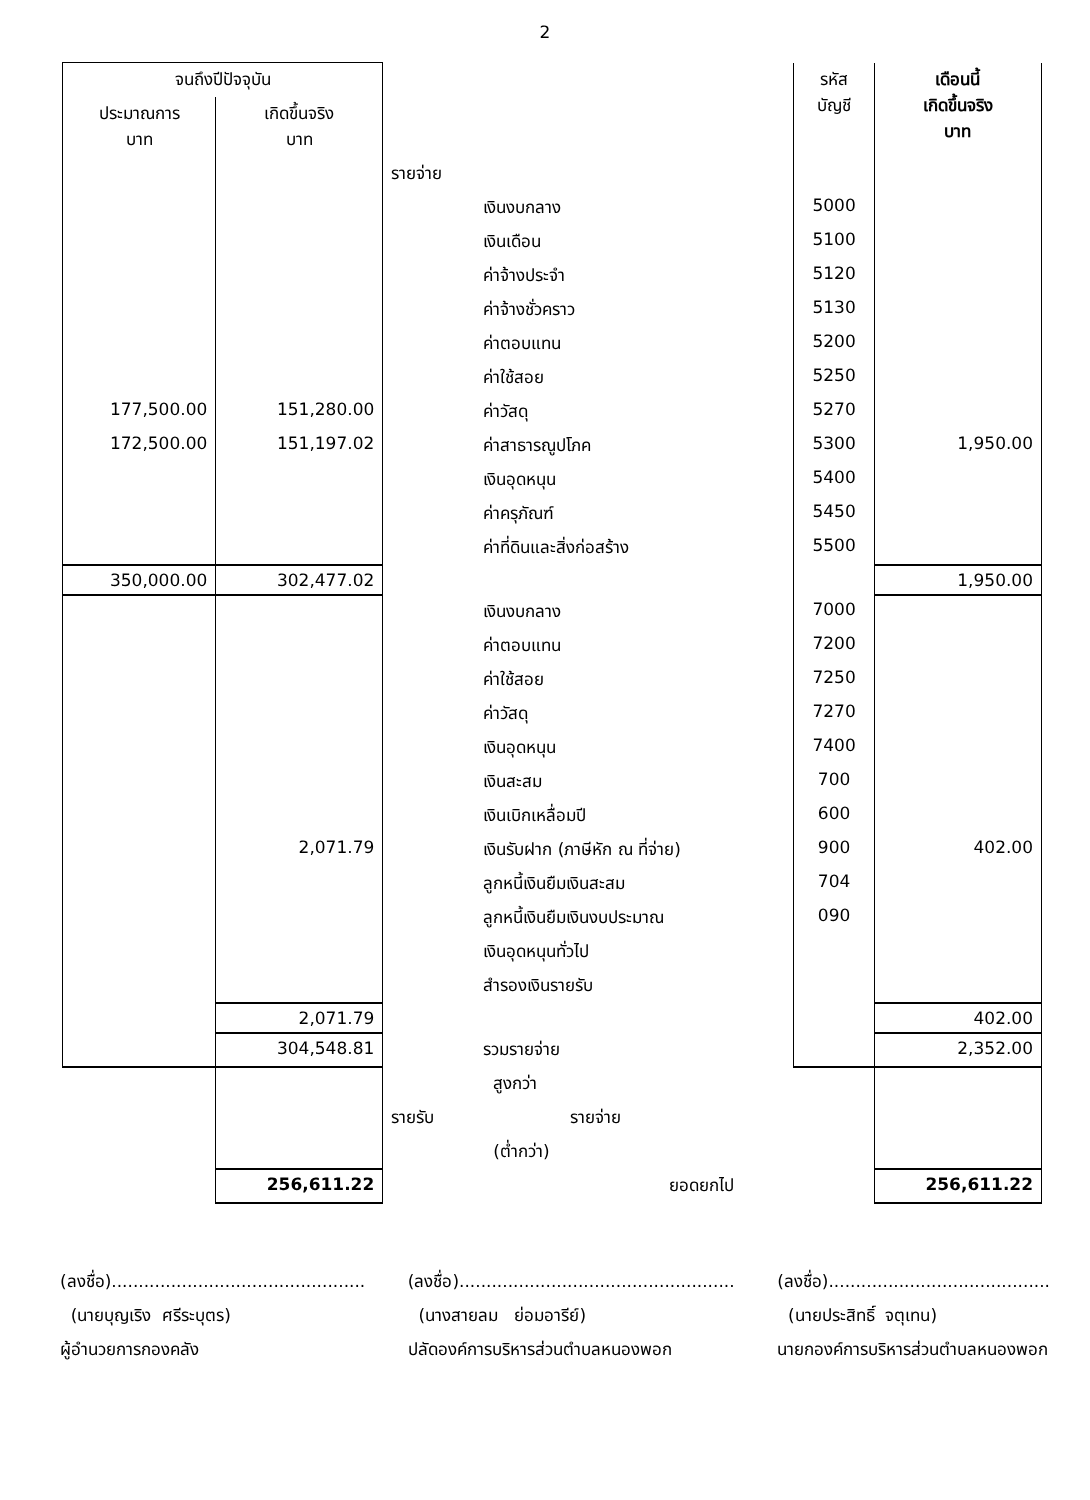2
| จนถึงปีปัจจุบัน | | | รหัส บัญชี | เดือนนี้ เกิดขึ้นจริง บาท |
| --- | --- | --- | --- | --- |
| ประมาณการ บาท | เกิดขึ้นจริง บาท | | | |
| | | รายจ่าย | | |
| | | เงินงบกลาง | 5000 | |
| | | เงินเดือน | 5100 | |
| | | ค่าจ้างประจำ | 5120 | |
| | | ค่าจ้างชั่วคราว | 5130 | |
| | | ค่าตอบแทน | 5200 | |
| | | ค่าใช้สอย | 5250 | |
| 177,500.00 | 151,280.00 | ค่าวัสดุ | 5270 | |
| 172,500.00 | 151,197.02 | ค่าสาธารณูปโภค | 5300 | 1,950.00 |
| | | เงินอุดหนุน | 5400 | |
| | | ค่าครุภัณฑ์ | 5450 | |
| | | ค่าที่ดินและสิ่งก่อสร้าง | 5500 | |
| 350,000.00 | 302,477.02 | | | 1,950.00 |
| | | เงินงบกลาง | 7000 | |
| | | ค่าตอบแทน | 7200 | |
| | | ค่าใช้สอย | 7250 | |
| | | ค่าวัสดุ | 7270 | |
| | | เงินอุดหนุน | 7400 | |
| | | เงินสะสม | 700 | |
| | | เงินเบิกเหลื่อมปี | 600 | |
| | 2,071.79 | เงินรับฝาก (ภาษีหัก ณ ที่จ่าย) | 900 | 402.00 |
| | | ลูกหนี้เงินยืมเงินสะสม | 704 | |
| | | ลูกหนี้เงินยืมเงินงบประมาณ | 090 | |
| | | เงินอุดหนุนทั่วไป | | |
| | | สำรองเงินรายรับ | | |
| | 2,071.79 | | | 402.00 |
| | 304,548.81 | รวมรายจ่าย | | 2,352.00 |
| | | สูงกว่า | | |
| | | รายรับ รายจ่าย | | |
| | | (ต่ำกว่า) | | |
| | 256,611.22 | ยอดยกไป | | 256,611.22 |
(ลงชื่อ)...............................................
(นายบุญเริง ศรีระบุตร)
ผู้อำนวยการกองคลัง
(ลงชื่อ)...................................................
(นางสายลม ย่อมอารีย์)
ปลัดองค์การบริหารส่วนตำบลหนองพอก
(ลงชื่อ).........................................
(นายประสิทธิ์ จตุเทน)
นายกองค์การบริหารส่วนตำบลหนองพอก